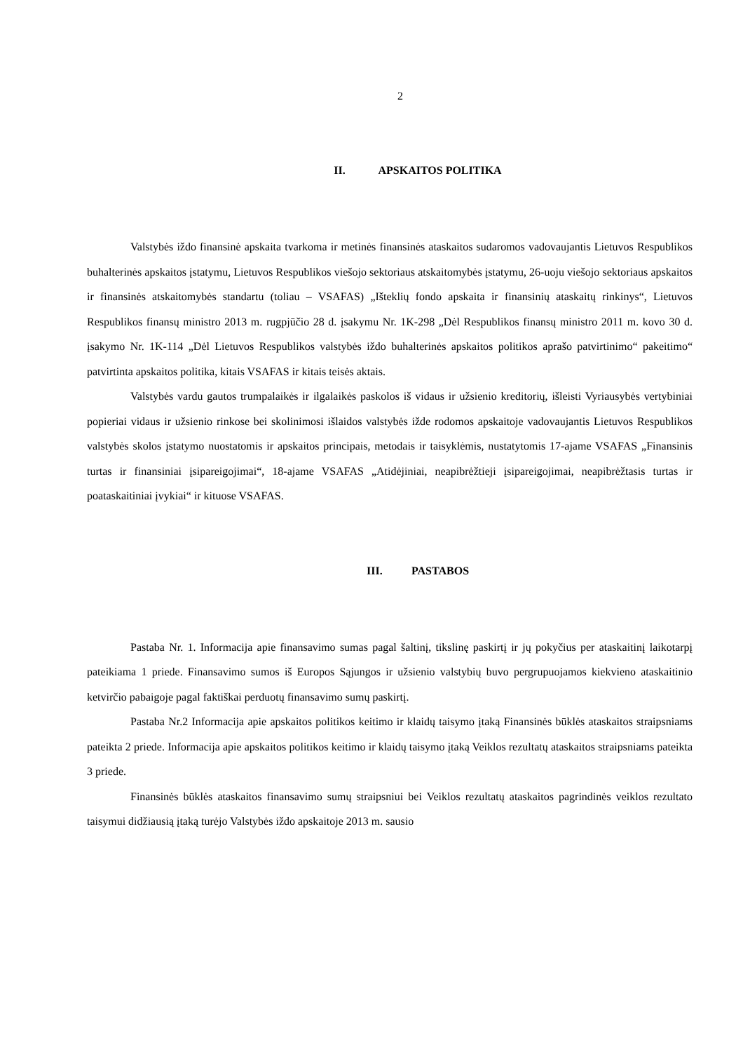2
II. APSKAITOS POLITIKA
Valstybės iždo finansinė apskaita tvarkoma ir metinės finansinės ataskaitos sudaromos vadovaujantis Lietuvos Respublikos buhalterinės apskaitos įstatymu, Lietuvos Respublikos viešojo sektoriaus atskaitomybės įstatymu, 26-uoju viešojo sektoriaus apskaitos ir finansinės atskaitomybės standartu (toliau – VSAFAS) „Išteklių fondo apskaita ir finansinių ataskaitų rinkinys“, Lietuvos Respublikos finansų ministro 2013 m. rugpjūčio 28 d. įsakymu Nr. 1K-298 „Dėl Respublikos finansų ministro 2011 m. kovo 30 d. įsakymo Nr. 1K-114 „Dėl Lietuvos Respublikos valstybės iždo buhalterinės apskaitos politikos aprašo patvirtinimo“ pakeitimo“ patvirtinta apskaitos politika, kitais VSAFAS ir kitais teisės aktais.
Valstybės vardu gautos trumpalaikės ir ilgalaikės paskolos iš vidaus ir užsienio kreditorių, išleisti Vyriausybės vertybiniai popieriai vidaus ir užsienio rinkose bei skolinimosi išlaidos valstybės ižde rodomos apskaitoje vadovaujantis Lietuvos Respublikos valstybės skolos įstatymo nuostatomis ir apskaitos principais, metodais ir taisyklėmis, nustatytomis 17-ajame VSAFAS „Finansinis turtas ir finansiniai įsipareigojimai“, 18-ajame VSAFAS „Atidėjiniai, neapibrėžtieji įsipareigojimai, neapibrėžtasis turtas ir poataskaitiniai įvykiai“ ir kituose VSAFAS.
III. PASTABOS
Pastaba Nr. 1. Informacija apie finansavimo sumas pagal šaltinį, tikslinę paskirtį ir jų pokyčius per ataskaitinį laikotarpį pateikiama 1 priede. Finansavimo sumos iš Europos Sąjungos ir užsienio valstybių buvo pergrupuojamos kiekvieno ataskaitinio ketvirčio pabaigoje pagal faktiškai perduotų finansavimo sumų paskirtį.
Pastaba Nr.2 Informacija apie apskaitos politikos keitimo ir klaidų taisymo įtaką Finansinės būklės ataskaitos straipsniams pateikta 2 priede. Informacija apie apskaitos politikos keitimo ir klaidų taisymo įtaką Veiklos rezultatų ataskaitos straipsniams pateikta 3 priede.
Finansinės būklės ataskaitos finansavimo sumų straipsniui bei Veiklos rezultatų ataskaitos pagrindinės veiklos rezultato taisymui didžiausią įtaką turėjo Valstybės iždo apskaitoje 2013 m. sausio